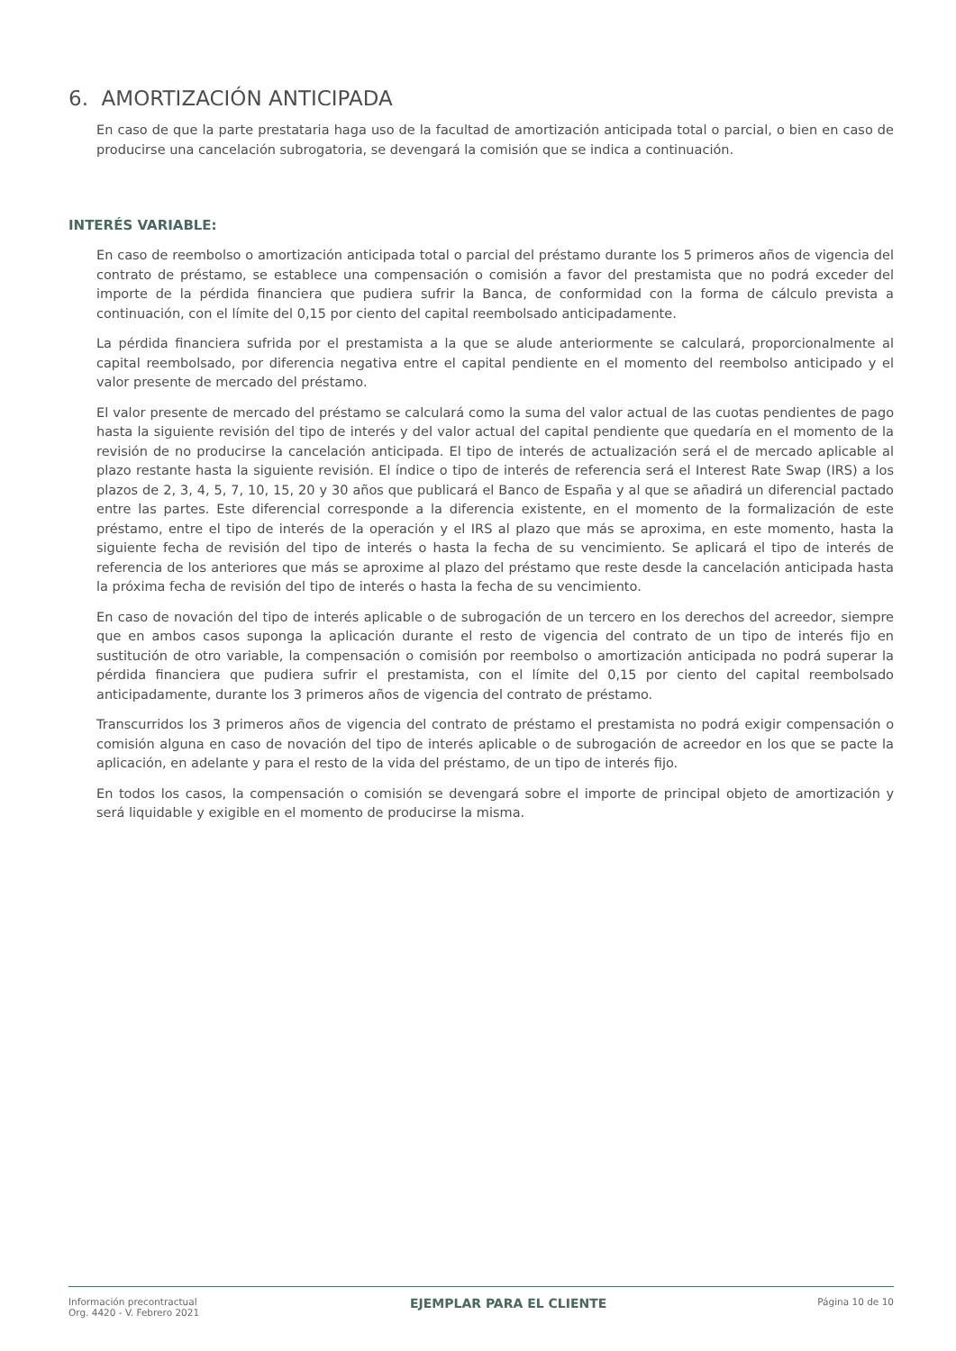6. AMORTIZACIÓN ANTICIPADA
En caso de que la parte prestataria haga uso de la facultad de amortización anticipada total o parcial, o bien en caso de producirse una cancelación subrogatoria, se devengará la comisión que se indica a continuación.
INTERÉS VARIABLE:
En caso de reembolso o amortización anticipada total o parcial del préstamo durante los 5 primeros años de vigencia del contrato de préstamo, se establece una compensación o comisión a favor del prestamista que no podrá exceder del importe de la pérdida financiera que pudiera sufrir la Banca, de conformidad con la forma de cálculo prevista a continuación, con el límite del 0,15 por ciento del capital reembolsado anticipadamente.
La pérdida financiera sufrida por el prestamista a la que se alude anteriormente se calculará, proporcionalmente al capital reembolsado, por diferencia negativa entre el capital pendiente en el momento del reembolso anticipado y el valor presente de mercado del préstamo.
El valor presente de mercado del préstamo se calculará como la suma del valor actual de las cuotas pendientes de pago hasta la siguiente revisión del tipo de interés y del valor actual del capital pendiente que quedaría en el momento de la revisión de no producirse la cancelación anticipada. El tipo de interés de actualización será el de mercado aplicable al plazo restante hasta la siguiente revisión. El índice o tipo de interés de referencia será el Interest Rate Swap (IRS) a los plazos de 2, 3, 4, 5, 7, 10, 15, 20 y 30 años que publicará el Banco de España y al que se añadirá un diferencial pactado entre las partes. Este diferencial corresponde a la diferencia existente, en el momento de la formalización de este préstamo, entre el tipo de interés de la operación y el IRS al plazo que más se aproxima, en este momento, hasta la siguiente fecha de revisión del tipo de interés o hasta la fecha de su vencimiento. Se aplicará el tipo de interés de referencia de los anteriores que más se aproxime al plazo del préstamo que reste desde la cancelación anticipada hasta la próxima fecha de revisión del tipo de interés o hasta la fecha de su vencimiento.
En caso de novación del tipo de interés aplicable o de subrogación de un tercero en los derechos del acreedor, siempre que en ambos casos suponga la aplicación durante el resto de vigencia del contrato de un tipo de interés fijo en sustitución de otro variable, la compensación o comisión por reembolso o amortización anticipada no podrá superar la pérdida financiera que pudiera sufrir el prestamista, con el límite del 0,15 por ciento del capital reembolsado anticipadamente, durante los 3 primeros años de vigencia del contrato de préstamo.
Transcurridos los 3 primeros años de vigencia del contrato de préstamo el prestamista no podrá exigir compensación o comisión alguna en caso de novación del tipo de interés aplicable o de subrogación de acreedor en los que se pacte la aplicación, en adelante y para el resto de la vida del préstamo, de un tipo de interés fijo.
En todos los casos, la compensación o comisión se devengará sobre el importe de principal objeto de amortización y será liquidable y exigible en el momento de producirse la misma.
Información precontractual
Org. 4420 - V. Febrero 2021
EJEMPLAR PARA EL CLIENTE
Página 10 de 10